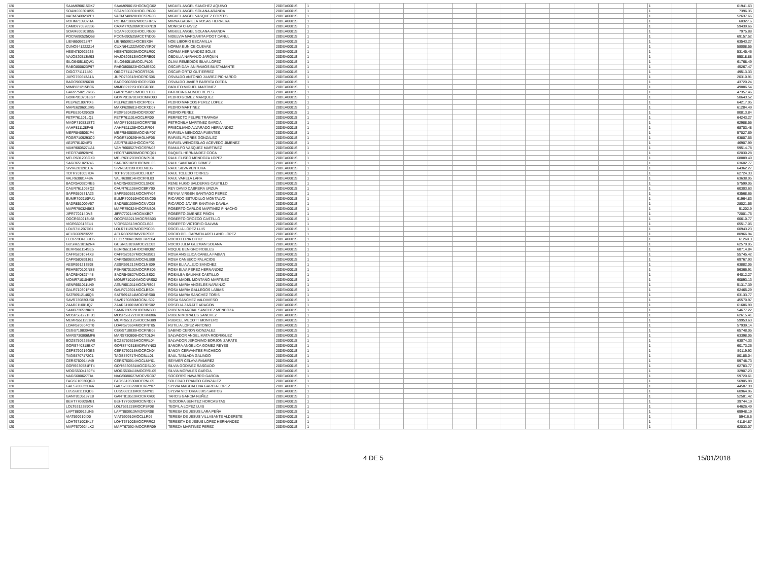| I20 | SAAM690615DK7 | SAAM690615HOCNQG02 | MIGUEL ANGEL SANCHEZ AQUINO | 20DEA0001S | 1 | | | | | | | | | | | | | | 1 | | 61941.63 |
| I20 | SOAM600301855 | SOAM600301HOCLRG09 | MIGUEL ANGEL SOLANA ARANDA | 20DEA0001S | 1 | | | | | | | | | | | | | | 1 | | 7396.35 |
| I20 | VACM740928PF1 | VACM740928HOCSRG03 | MIGUEL ANGEL VASQUEZ CORTES | 20DEA0001S | 1 | | | | | | | | | | | | | | 1 | | 52637.66 |
| I20 | ROHM710902HA | ROHM710902MOCSRR07 | MIRNA GABRIELA ROSAS HERRERA | 20DEA0001S | 1 | | | | | | | | | | | | | | 1 | | 60327.6 |
| I20 | CAMO770528556 | CAXM770528MOCHXN19 | MONICA CHAVEZ | 20DEA0001S | 1 | | | | | | | | | | | | | | 1 | | 59439.66 |
| I20 | SOAM600301855 | SOAM600301HOCLRG09 | MIGUEL ANGEL SOLANA ARANDA | 20DEA0001S | 1 | | | | | | | | | | | | | | 1 | | 7975.88 |
| I20 | POCN690525Q68 | POCN690525MCCTND06 | NIDELVIA MARGARITA POOT CANUL | 20DEA0001S | 1 | | | | | | | | | | | | | | 1 | | 69157.52 |
| I20 | LIEN6509218R7 | LIEN650921HOCBSX04 | NOE LIBORIO ESCAMILLA | 20DEA0001S | 1 | | | | | | | | | | | | | | 1 | | 63543.27 |
| I20 | CUNO641222214 | CUXN641222MOCVXR07 | NORMA EUNICE CUEVAS | 20DEA0001S | 1 | | | | | | | | | | | | | | 1 | | 58008.55 |
| I20 | HESN780925235 | HESN780925MOCRLR00 | NORMA HERNANDEZ SOLIS | 20DEA0001S | 1 | | | | | | | | | | | | | | 1 | | 53145.46 |
| I20 | NAJO820513M93 | NAJO820513MOCRRB09 | OBDULIA NARANJO JARQUIN | 20DEA0001S | 1 | | | | | | | | | | | | | | 1 | | 55018.88 |
| I20 | SILO640518QW1 | SILO640518MOCLPL03 | OLIVA REMEDIOS SILVA LOPEZ | 20DEA0001S | 1 | | | | | | | | | | | | | | 1 | | 61768.49 |
| I20 | RABO800823P97 | RABO800823HOCMSS02 | OSCAR DAMIAN RAMOS BUSTAMANTE | 20DEA0001S | 1 | | | | | | | | | | | | | | 1 | | 45267.47 |
| I20 | OIGO771117480 | OIGO771117HOCRTS08 | OSCAR ORTIZ GUTIERREZ | 20DEA0001S | 1 | | | | | | | | | | | | | | 1 | | 49513.33 |
| I20 | JUPO750613A1A | JUPO750613HOCRCS06 | OSVALDO ANTONIO JUAREZ PICHARDO | 20DEA0001S | 1 | | | | | | | | | | | | | | 1 | | 20310.91 |
| I20 | BAOO960326638 | BAOO960326HOCRJS00 | OSVALDO JAVIER BARRITA OJEDA | 20DEA0001S | 1 | | | | | | | | | | | | | | 1 | | 43720.24 |
| I20 | MIMP821215BC6 | MIMP821215HOCGRB01 | PABLITO MIGUEL MARTINEZ | 20DEA0001S | 1 | | | | | | | | | | | | | | 1 | | 49886.54 |
| I20 | GARP750217RB5 | GARP750217MOCLYT08 | PATRICIA GALINDO REYES | 20DEA0001S | 1 | | | | | | | | | | | | | | 1 | | 47357.46 |
| I20 | GOMP8107018G7 | GOMP810701HOCMRD00 | PEDRO GOMEZ MARQUEZ | 20DEA0001S | 1 | | | | | | | | | | | | | | 1 | | 50643.52 |
| I20 | PELP621007PX6 | PELP621007HOCRPD07 | PEDRO MARCOS PEREZ LOPEZ | 20DEA0001S | 1 | | | | | | | | | | | | | | 1 | | 64217.05 |
| I20 | MAPE6206013R5 | MAXP620601HOCRXD07 | PEDRO MARTINEZ | 20DEA0001S | 1 | | | | | | | | | | | | | | 1 | | 61284.49 |
| I20 | PEPE620429G29 | PEXP620429HOCRXD07 | PEDRO PEREZ | 20DEA0001S | 1 | | | | | | | | | | | | | | 1 | | 80813.84 |
| I20 | FETP761101LQ1 | FETP761101HOCLRR00 | PERFECTO FELIPE TRAPAGA | 20DEA0001S | 1 | | | | | | | | | | | | | | 1 | | 64243.27 |
| I20 | MAGP710531ST2 | MAGP710531MOCRRT08 | PETRONILA MARTINEZ GARCIA | 20DEA0001S | 1 | | | | | | | | | | | | | | 1 | | 62988.55 |
| I20 | AAHP811128FA5 | AAHP811128HOCLRR04 | PRISCILIANO ALVARADO HERNANDEZ | 20DEA0001S | 1 | | | | | | | | | | | | | | 1 | | 68703.48 |
| I20 | MEFR840505JP4 | MEFR840505MOCNNF07 | RAFAELA MENDOZA FUENTES | 20DEA0001S | 1 | | | | | | | | | | | | | | 1 | | 57027.69 |
| I20 | FOGR7109293C0 | FOGR710929HHGLNF05 | RAFAEL FLORES GONZALEZ | 20DEA0001S | 1 | | | | | | | | | | | | | | 1 | | 63807.55 |
| I20 | AEJR781024IF3 | AEJR781024HOCCMF02 | RAFAEL WENCESLAO ACEVEDO JIMENEZ | 20DEA0001S | 1 | | | | | | | | | | | | | | 1 | | 46907.99 |
| I20 | VAMR660527UA1 | VAMR660527HOCSRN03 | RANULFO VASQUEZ MARTINEZ | 20DEA0001S | 1 | | | | | | | | | | | | | | 1 | | 59514.78 |
| I20 | HECR740928IY6 | HECR740928MOCRCQ01 | RAQUEL HERNANDEZ COCA | 20DEA0001S | 1 | | | | | | | | | | | | | | 1 | | 62030.28 |
| I20 | MELR631203GX9 | MELR631203HOCNPL01 | RAUL ELISEO MENDOZA LOPEZ | 20DEA0001S | 1 | | | | | | | | | | | | | | 1 | | 68889.49 |
| I20 | SAGR651023746 | SAGR651023HOCNML05 | RAUL SANTIAGO GOMEZ | 20DEA0001S | 1 | | | | | | | | | | | | | | 1 | | 63602.77 |
| I20 | SIVR6201201UA | SIVR620120HOCLNL06 | RAUL SILVA VENTURA | 20DEA0001S | 1 | | | | | | | | | | | | | | 1 | | 64362.27 |
| I20 | TOTR7010057D4 | TOTR701005HOCLRL07 | RAUL TOLEDO TORRES | 20DEA0001S | 1 | | | | | | | | | | | | | | 1 | | 62724.33 |
| I20 | VALR63081448A | VALR630814HOCRRL03 | RAUL VARELA LARA | 20DEA0001S | 1 | | | | | | | | | | | | | | 1 | | 63638.05 |
| I20 | BACR540320RB5 | BACR540320HOCLSN02 | RENE HUGO BALDERAS CASTILLO | 20DEA0001S | 1 | | | | | | | | | | | | | | 1 | | 57599.05 |
| I20 | CAUR7611067Q2 | CAUR761106HOCBRY00 | REY DAVID CABRERA URZUA | 20DEA0001S | 1 | | | | | | | | | | | | | | 1 | | 60303.63 |
| I20 | SAPR650531A23 | SAPR650531MOCNRY04 | REYNA VIRGEN SANTIAGO PEREZ | 20DEA0001S | 1 | | | | | | | | | | | | | | 1 | | 63568.65 |
| I20 | EUMR700919FU1 | EUMR700919HOCSNC05 | RICARDO ESTUDILLO MONTALVO | 20DEA0001S | 1 | | | | | | | | | | | | | | 1 | | 61964.83 |
| I20 | SADR851009V57 | SADR851009HOCNVC08 | RICARDO JAVIER SANTANA DAVILA | 20DEA0001S | 1 | | | | | | | | | | | | | | 1 | | 28021.56 |
| I20 | MAPR7503245K3 | MAPR750324HOCRNB08 | ROBERTO CARLOS MARTINEZ PINACHO | 20DEA0001S | 1 | | | | | | | | | | | | | | 1 | | 51202.9 |
| I20 | JIPR770214DV3 | JIPR770214HOCMXB07 | ROBERTO JIMENEZ PIÑON | 20DEA0001S | 1 | | | | | | | | | | | | | | 1 | | 72001.75 |
| I20 | OOCR650213L68 | OOCR650213HOCRSB03 | ROBERTO OROZCO CASTILLO | 20DEA0001S | 1 | | | | | | | | | | | | | | 1 | | 60610.77 |
| I20 | VIGR660513EU1 | VIGR660513HOCCLB08 | ROBERTO VICTORIO GALVAN | 20DEA0001S | 1 | | | | | | | | | | | | | | 1 | | 65517.05 |
| I20 | LOLR711207D61 | LOLR711207MOCPSC08 | ROCELIA LOPEZ LUIS | 20DEA0001S | 1 | | | | | | | | | | | | | | 1 | | 60943.23 |
| I20 | AELR6609232Z2 | AELR660923MVZRPC02 | ROCIO DEL CARMEN ARELLANO LOPEZ | 20DEA0001S | 1 | | | | | | | | | | | | | | 1 | | 80966.94 |
| I20 | FEOR780413UD5 | FEOR780413MDFRRC04 | ROCIO FERIA ORTIZ | 20DEA0001S | 1 | | | | | | | | | | | | | | 1 | | 61260.3 |
| I20 | GUSR6510162R4 | GUSR651016MOCZLC03 | ROCIO JULIA GUZMAN SOLANA | 20DEA0001S | 1 | | | | | | | | | | | | | | 1 | | 62579.05 |
| I20 | BERR661114SE5 | BERR661114HOCNBQ02 | ROQUE BENIGNO ROBLES | 20DEA0001S | 1 | | | | | | | | | | | | | | 1 | | 68714.84 |
| I20 | CAFR6201074X8 | CAFR620107MOCNBS01 | ROSA ANGELICA CANELA FABIAN | 20DEA0001S | 1 | | | | | | | | | | | | | | 1 | | 55745.42 |
| I20 | CAPR580831161 | CAPR580831MOCNLS08 | ROSA CANSECO PALACIOS | 20DEA0001S | 1 | | | | | | | | | | | | | | 1 | | 69767.93 |
| I20 | AESR691213598 | AESR691213MOCLNS09 | ROSA ELIA ALEJO SANCHEZ | 20DEA0001S | 1 | | | | | | | | | | | | | | 1 | | 63882.05 |
| I20 | PEHR670102NS8 | PEHR670102MOCRRS06 | ROSA ELVA PEREZ HERNANDEZ | 20DEA0001S | 1 | | | | | | | | | | | | | | 1 | | 56366.91 |
| I20 | SACR540827448 | SACR540827MOCLSS02 | ROSALBA SALINAS CASTILLO | 20DEA0001S | 1 | | | | | | | | | | | | | | 1 | | 64012.27 |
| I20 | MOMR710104EP3 | MOMR710104MOCNRS02 | ROSA MADEL MONTAÑO MARTINEZ | 20DEA0001S | 1 | | | | | | | | | | | | | | 1 | | 60893.13 |
| I20 | AENR661011LN9 | AENR661011MOCNRS04 | ROSA MARIA ANGELES NARANJO | 20DEA0001S | 1 | | | | | | | | | | | | | | 1 | | 51317.39 |
| I20 | GALR710301FK6 | GALR710301MOCLBS04 | ROSA MARIA GALLEGOS LABIAS | 20DEA0001S | 1 | | | | | | | | | | | | | | 1 | | 62465.29 |
| I20 | SATR6912146Q8 | SATR691214MOCNRS00 | ROSA MARIA SANCHEZ TORIS | 20DEA0001S | 1 | | | | | | | | | | | | | | 1 | | 63133.77 |
| I20 | SAVR730830US0 | SAVR730830MOCNLS02 | ROSA SANCHEZ VALDIVIESO | 20DEA0001S | 1 | | | | | | | | | | | | | | 1 | | 45570.97 |
| I20 | ZAAR611001IQ7 | ZAAR611001MOCRRS02 | ROSELIA ZARATE ARAGON | 20DEA0001S | 1 | | | | | | | | | | | | | | 1 | | 61686.99 |
| I20 | SAMR730519K81 | SAMR730519HOCNNB00 | RUBEN MARCIAL SANCHEZ MENDOZA | 20DEA0001S | 1 | | | | | | | | | | | | | | 1 | | 54677.22 |
| I20 | MOSR561221FU1 | MOSR561221HOCRNB06 | RUBEN MORALES SANCHEZ | 20DEA0001S | 1 | | | | | | | | | | | | | | 1 | | 62615.41 |
| I20 | MEMR6511251H5 | MEMR651125HOCCNB09 | RUBICEL MECOTT MONTERO | 20DEA0001S | 1 | | | | | | | | | | | | | | 1 | | 59953.63 |
| I20 | LOAR670604CT0 | LOAR670604MOCPNT05 | RUTILIA LOPEZ ANTONIO | 20DEA0001S | 1 | | | | | | | | | | | | | | 1 | | 57939.14 |
| I20 | CEGS710830V62 | CEGS710830HOCRNB08 | SABINO CERON GONZALEZ | 20DEA0001S | 1 | | | | | | | | | | | | | | 1 | | 65748.05 |
| I20 | MARS730806MF6 | MARS730806HOCTDL04 | SALVADOR ANGEL MATA RODRIGUEZ | 20DEA0001S | 1 | | | | | | | | | | | | | | 1 | | 63398.05 |
| I20 | BOZS750625BW0 | BOZS750625HOCRRL04 | SALVADOR JERONIMO BORJON ZARATE | 20DEA0001S | 1 | | | | | | | | | | | | | | 1 | | 63074.33 |
| I20 | GORS740318BX7 | GORS740318MDFMYN03 | SANDRA ANGELICA GOMEZ REYES | 20DEA0001S | 1 | | | | | | | | | | | | | | 1 | | 60173.26 |
| I20 | CEPS790216GE3 | CEPS790216MOCRCN04 | SANDY CERVANTES PACHECO | 20DEA0001S | 1 | | | | | | | | | | | | | | 1 | | 59119.92 |
| I20 | TAGS8707172C1 | TAGS870717HOCBLL01 | SAUL TABLADA GALINDO | 20DEA0001S | 1 | | | | | | | | | | | | | | 1 | | 80185.04 |
| I20 | CERS760914V49 | CERS760914HOCLMY01 | SEYMER CELAYA RAMIREZ | 20DEA0001S | 1 | | | | | | | | | | | | | | 1 | | 59748.73 |
| I20 | GORS630531PT4 | GORS630531MOCDSL00 | SILVIA GODINEZ RASGADO | 20DEA0001S | 1 | | | | | | | | | | | | | | 1 | | 62783.77 |
| I20 | MOGS5304189F4 | MOGS530418MOCRRL05 | SILVIA MORALES GARCIA | 20DEA0001S | 1 | | | | | | | | | | | | | | 1 | | 32907.23 |
| I20 | NAGS680627TIA | NAGS680627MOCVRC07 | SOCORRO NAVARRO GARCIA | 20DEA0001S | 1 | | | | | | | | | | | | | | 1 | | 59720.61 |
| I20 | FAGS610530QG0 | FAGS610530MDFRNL05 | SOLEDAD FRANCO GONZALEZ | 20DEA0001S | 1 | | | | | | | | | | | | | | 1 | | 56905.98 |
| I20 | GALS700622D4A | GALS700622MOCRPY07 | SYLVIA MAGDALENA GARCIA LOPEZ | 20DEA0001S | 1 | | | | | | | | | | | | | | 1 | | 44587.38 |
| I20 | LUSS681111QD6 | LUSS681111MOCSNY01 | SYLVIA VICTORIA LUIS SANTOS | 20DEA0001S | 1 | | | | | | | | | | | | | | 1 | | 60964.96 |
| I20 | GANT8105197E8 | GANT810519HOCRXR00 | TARCIS GARCIA NUÑEZ | 20DEA0001S | 1 | | | | | | | | | | | | | | 1 | | 52581.42 |
| I20 | BEHT770609MB1 | BEHT770609MOCNRD07 | TEODORA BENITEZ HORCASITAS | 20DEA0001S | 1 | | | | | | | | | | | | | | 1 | | 39744.19 |
| I20 | LOLT6312289C4 | LOLT631228MOCPSF08 | TEOFILA LOPEZ LUIS | 20DEA0001S | 1 | | | | | | | | | | | | | | 1 | | 64626.49 |
| I20 | LAPT880913UN6 | LAPT880913MVZRXR08 | TERESA DE JESUS LARA PEÑA | 20DEA0001S | 1 | | | | | | | | | | | | | | 1 | | 69948.19 |
| I20 | VIAT590910ID0 | VIAT590910MOCLLR06 | TERESA DE JESUS VILLASANTE ALDERETE | 20DEA0001S | 1 | | | | | | | | | | | | | | 1 | | 59416.6 |
| I20 | LOHT671003KL7 | LOHT671003MOCPRR02 | TERESITA DE JESUS LOPEZ HERNANDEZ | 20DEA0001S | 1 | | | | | | | | | | | | | | 1 | | 61184.87 |
| I20 | MAPT670924LK2 | MAPT670924MOCRRR09 | TEREZA MARTINEZ PEREZ | 20DEA0001S | 1 | | | | | | | | | | | | | | 1 | | 62033.07 |
4 DE 5 15/01/2018